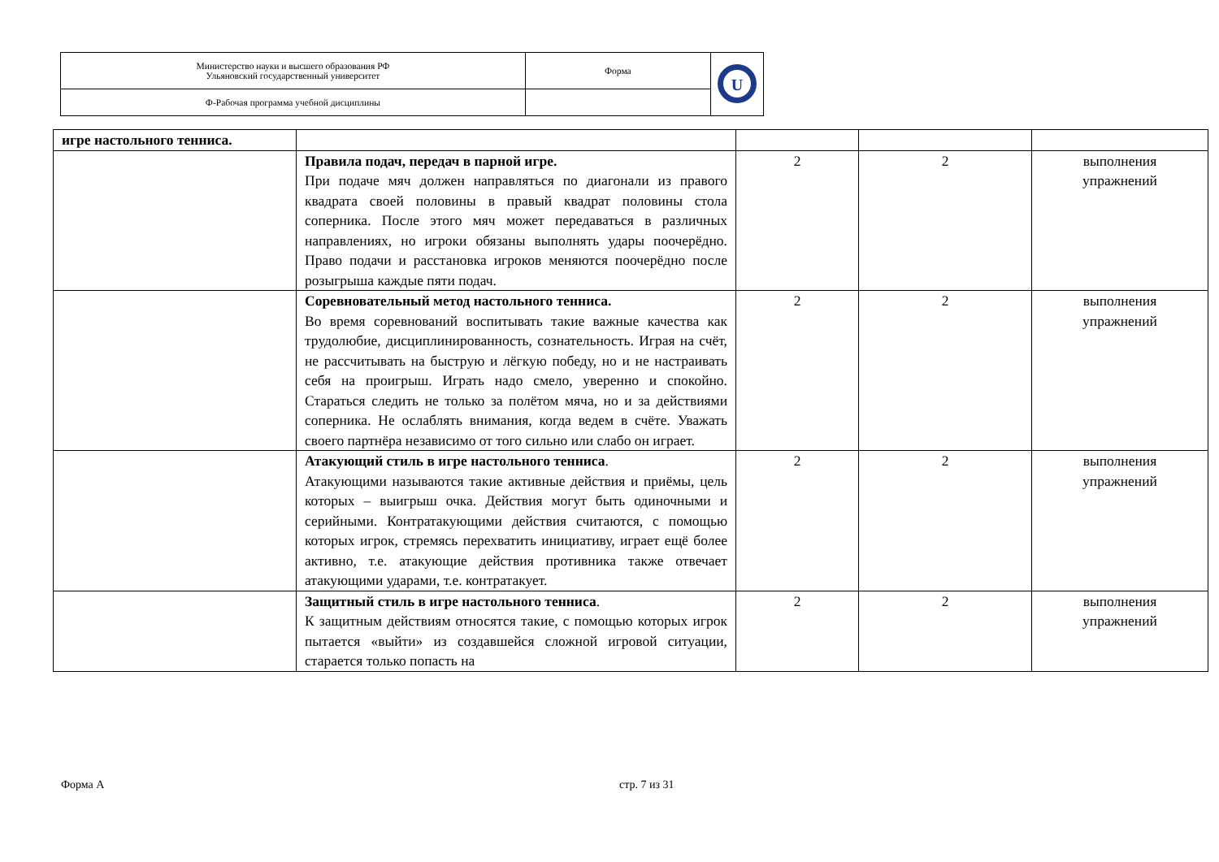| Министерство науки и высшего образования РФ Ульяновский государственный университет | Форма | U |
| Ф-Рабочая программа учебной дисциплины | | |
| игре настольного тенниса. | | | | |
| | Правила подач, передач в парной игре. При подаче мяч должен направляться по диагонали из правого квадрата своей половины в правый квадрат половины стола соперника. После этого мяч может передаваться в различных направлениях, но игроки обязаны выполнять удары поочерёдно. Право подачи и расстановка игроков меняются поочерёдно после розыгрыша каждые пяти подач. | 2 | 2 | выполнения упражнений |
| | Соревновательный метод настольного тенниса. Во время соревнований воспитывать такие важные качества как трудолюбие, дисциплинированность, сознательность. Играя на счёт, не рассчитывать на быструю и лёгкую победу, но и не настраивать себя на проигрыш. Играть надо смело, уверенно и спокойно. Стараться следить не только за полётом мяча, но и за действиями соперника. Не ослаблять внимания, когда ведем в счёте. Уважать своего партнёра независимо от того сильно или слабо он играет. | 2 | 2 | выполнения упражнений |
| | Атакующий стиль в игре настольного тенниса . Атакующими называются такие активные действия и приёмы, цель которых – выигрыш очка. Действия могут быть одиночными и серийными. Контратакующими действия считаются, с помощью которых игрок, стремясь перехватить инициативу, играет ещё более активно, т.е. атакующие действия противника также отвечает атакующими ударами, т.е. контратакует. | 2 | 2 | выполнения упражнений |
| | Защитный стиль в игре настольного тенниса . К защитным действиям относятся такие, с помощью которых игрок пытается «выйти» из создавшейся сложной игровой ситуации, старается только попасть на | 2 | 2 | выполнения упражнений |
Форма А стр. 7 из 31